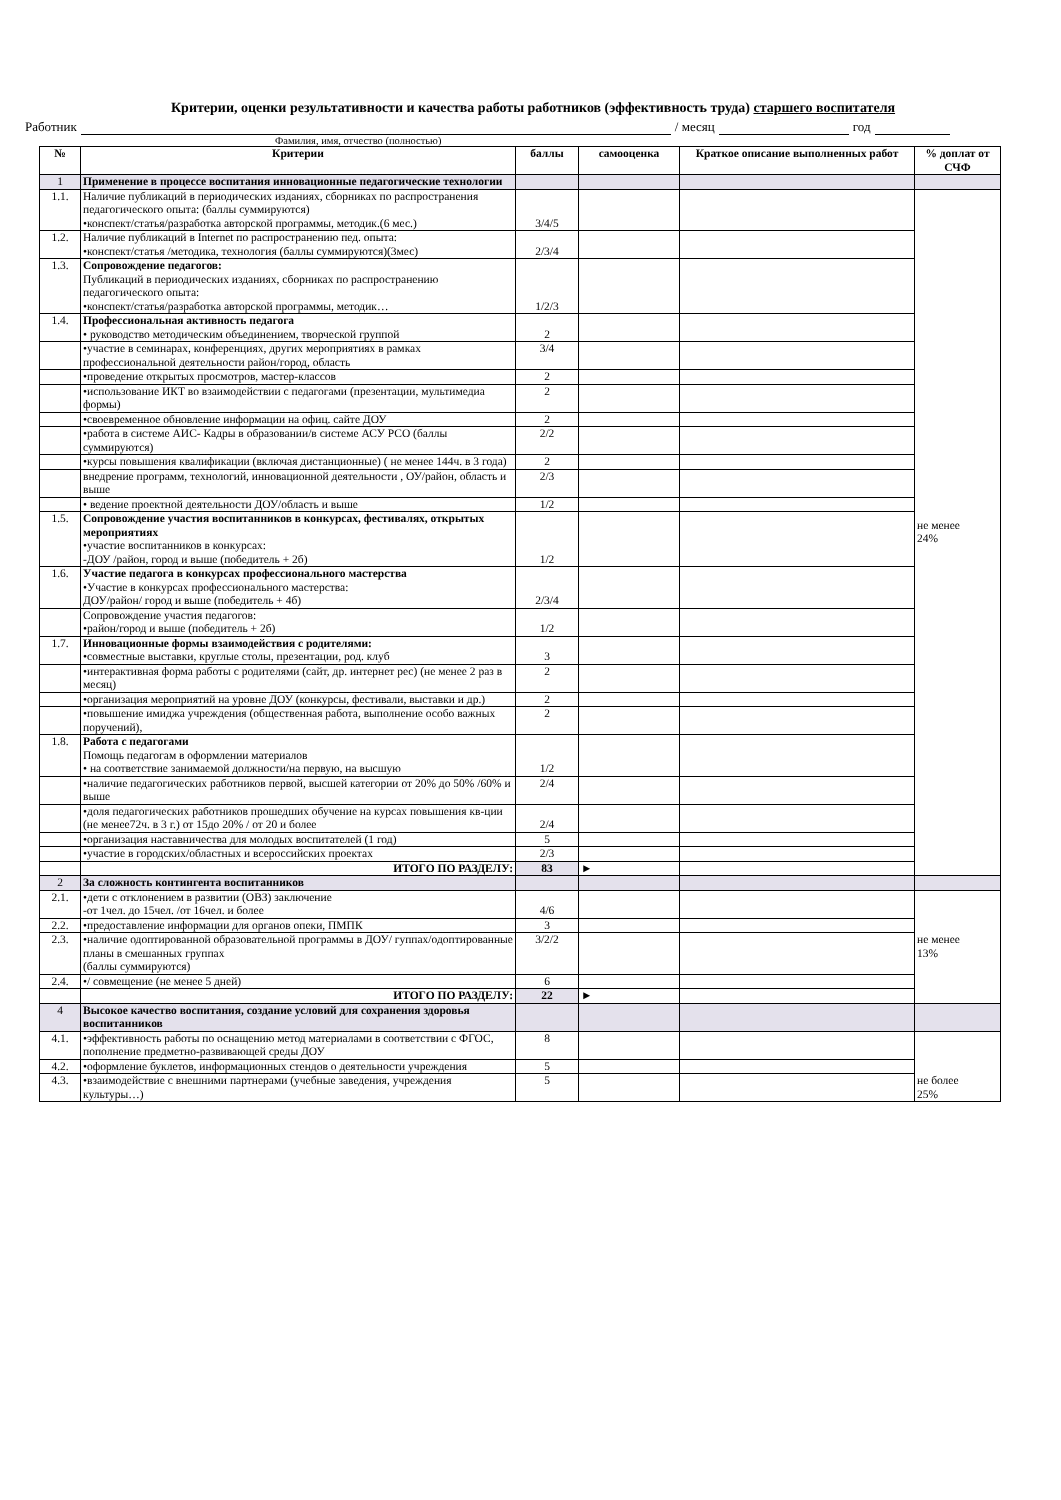Критерии, оценки результативности и качества работы работников (эффективность труда) старшего воспитателя
Работник / месяц год
Фамилия, имя, отчество (полностью)
| № | Критерии | баллы | самооценка | Краткое описание выполненных работ | % доплат от СЧФ |
| --- | --- | --- | --- | --- | --- |
| 1 | Применение в процессе воспитания инновационные педагогические технологии | | | | |
| 1.1. | Наличие публикаций в периодических изданиях, сборниках по распространения педагогического опыта: (баллы суммируются) •конспект/статья/разработка авторской программы, методик.(6 мес.) | 3/4/5 | | | не менее 24% |
| 1.2. | Наличие публикаций в Internet по распространению пед. опыта: •конспект/статья /методика, технология (баллы суммируются)(3мес) | 2/3/4 | | | |
| 1.3. | Сопровождение педагогов: Публикаций в периодических изданиях, сборниках по распространению педагогического опыта: •конспект/статья/разработка авторской программы, методик… | 1/2/3 | | | |
| 1.4. | Профессиональная активность педагога • руководство методическим объединением, творческой группой | 2 | | | |
| | •участие в семинарах, конференциях, других мероприятиях в рамках профессиональной деятельности район/город, область | 3/4 | | | |
| | •проведение открытых просмотров, мастер-классов | 2 | | | |
| | •использование ИКТ во взаимодействии с педагогами (презентации, мультимедиа формы) | 2 | | | |
| | •своевременное обновление информации на офиц. сайте ДОУ | 2 | | | |
| | •работа в системе АИС- Кадры в образовании/в системе АСУ РСО (баллы суммируются) | 2/2 | | | |
| | •курсы повышения квалификации (включая дистанционные) ( не менее 144ч. в 3 года) | 2 | | | |
| | внедрение программ, технологий, инновационной деятельности , ОУ/район, область и выше | 2/3 | | | |
| | • ведение проектной деятельности ДОУ/область и выше | 1/2 | | | |
| 1.5. | Сопровождение участия воспитанников в конкурсах, фестивалях, открытых мероприятиях •участие воспитанников в конкурсах: -ДОУ /район, город и выше (победитель + 2б) | 1/2 | | | |
| 1.6. | Участие педагога в конкурсах профессионального мастерства •Участие в конкурсах профессионального мастерства: ДОУ/район/ город и выше (победитель + 4б) | 2/3/4 | | | |
| | Сопровождение участия педагогов: •район/город и выше (победитель + 2б) | 1/2 | | | |
| 1.7. | Инновационные формы взаимодействия с родителями: •совместные выставки, круглые столы, презентации, род. клуб | 3 | | | |
| | •интерактивная форма работы с родителями (сайт, др. интернет рес) (не менее 2 раз в месяц) | 2 | | | |
| | •организация мероприятий на уровне ДОУ (конкурсы, фестивали, выставки и др.) | 2 | | | |
| | •повышение имиджа учреждения (общественная работа, выполнение особо важных поручений), | 2 | | | |
| 1.8. | Работа с педагогами Помощь педагогам в оформлении материалов • на соответствие занимаемой должности/на первую, на высшую | 1/2 | | | |
| | •наличие педагогических работников первой, высшей категории от 20% до 50% /60% и выше | 2/4 | | | |
| | •доля педагогических работников прошедших обучение на курсах повышения кв-ции (не менее72ч. в 3 г.) от 15до 20% / от 20 и более | 2/4 | | | |
| | •организация наставничества для молодых воспитателей (1 год) | 5 | | | |
| | •участие в городских/областных и всероссийских проектах | 2/3 | | | |
| | ИТОГО ПО РАЗДЕЛУ: | 83 | ► | | |
| 2 | За сложность контингента воспитанников | | | | |
| 2.1. | •дети с отклонением в развитии (ОВЗ) заключение -от 1чел. до 15чел. /от 16чел. и более | 4/6 | | | не менее 13% |
| 2.2. | •предоставление информации для органов опеки, ПМПК | 3 | | | |
| 2.3. | •наличие одоптированной образовательной программы в ДОУ/ гуппах/одоптированные планы в смешанных группах (баллы суммируются) | 3/2/2 | | | |
| 2.4. | •/ совмещение (не менее 5 дней) | 6 | | | |
| | ИТОГО ПО РАЗДЕЛУ: | 22 | ► | | |
| 4 | Высокое качество воспитания, создание условий для сохранения здоровья воспитанников | | | | |
| 4.1. | •эффективность работы по оснащению метод материалами в соответствии с ФГОС, пополнение предметно-развивающей среды ДОУ | 8 | | | не более 25% |
| 4.2. | •оформление буклетов, информационных стендов о деятельности учреждения | 5 | | | |
| 4.3. | •взаимодействие с внешними партнерами (учебные заведения, учреждения культуры…) | 5 | | | |